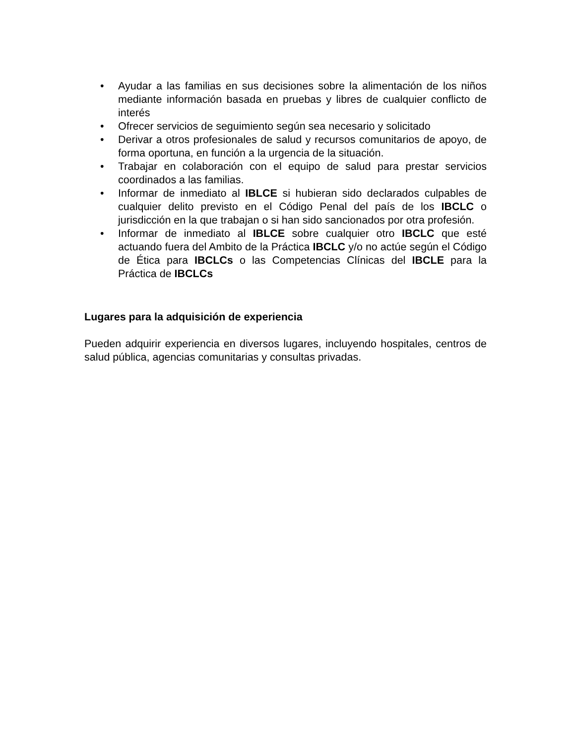• Ayudar a las familias en sus decisiones sobre la alimentación de los niños mediante información basada en pruebas y libres de cualquier conflicto de interés
• Ofrecer servicios de seguimiento según sea necesario y solicitado
• Derivar a otros profesionales de salud y recursos comunitarios de apoyo, de forma oportuna, en función a la urgencia de la situación.
• Trabajar en colaboración con el equipo de salud para prestar servicios coordinados a las familias.
• Informar de inmediato al IBLCE si hubieran sido declarados culpables de cualquier delito previsto en el Código Penal del país de los IBCLC o jurisdicción en la que trabajan o si han sido sancionados por otra profesión.
• Informar de inmediato al IBLCE sobre cualquier otro IBCLC que esté actuando fuera del Ambito de la Práctica IBCLC y/o no actúe según el Código de Ética para IBCLCs o las Competencias Clínicas del IBCLE para la Práctica de IBCLCs
Lugares para la adquisición de experiencia
Pueden adquirir experiencia en diversos lugares, incluyendo hospitales, centros de salud pública, agencias comunitarias y consultas privadas.